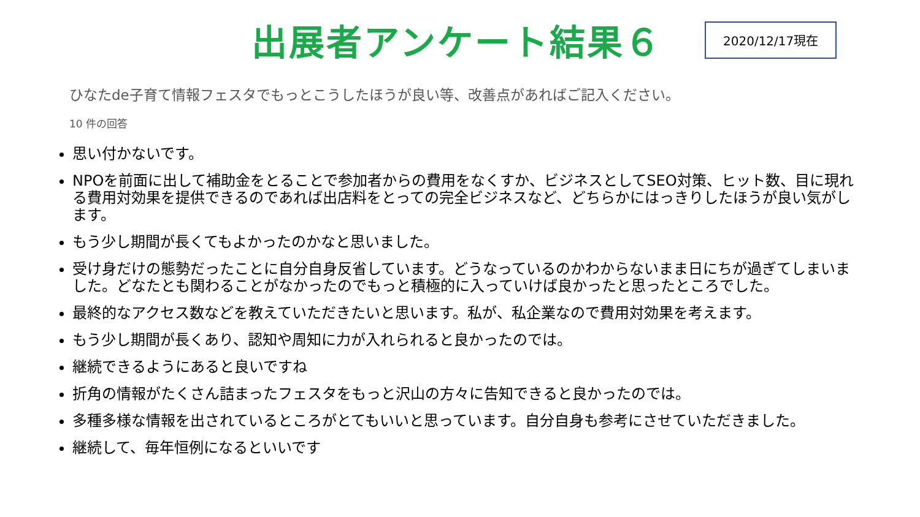出展者アンケート結果６
2020/12/17現在
ひなたde子育て情報フェスタでもっとこうしたほうが良い等、改善点があればご記入ください。
10 件の回答
思い付かないです。
NPOを前面に出して補助金をとることで参加者からの費用をなくすか、ビジネスとしてSEO対策、ヒット数、目に現れる費用対効果を提供できるのであれば出店料をとっての完全ビジネスなど、どちらかにはっきりしたほうが良い気がします。
もう少し期間が長くてもよかったのかなと思いました。
受け身だけの態勢だったことに自分自身反省しています。どうなっているのかわからないまま日にちが過ぎてしまいました。どなたとも関わることがなかったのでもっと積極的に入っていけば良かったと思ったところでした。
最終的なアクセス数などを教えていただきたいと思います。私が、私企業なので費用対効果を考えます。
もう少し期間が長くあり、認知や周知に力が入れられると良かったのでは。
継続できるようにあると良いですね
折角の情報がたくさん詰まったフェスタをもっと沢山の方々に告知できると良かったのでは。
多種多様な情報を出されているところがとてもいいと思っています。自分自身も参考にさせていただきました。
継続して、毎年恒例になるといいです